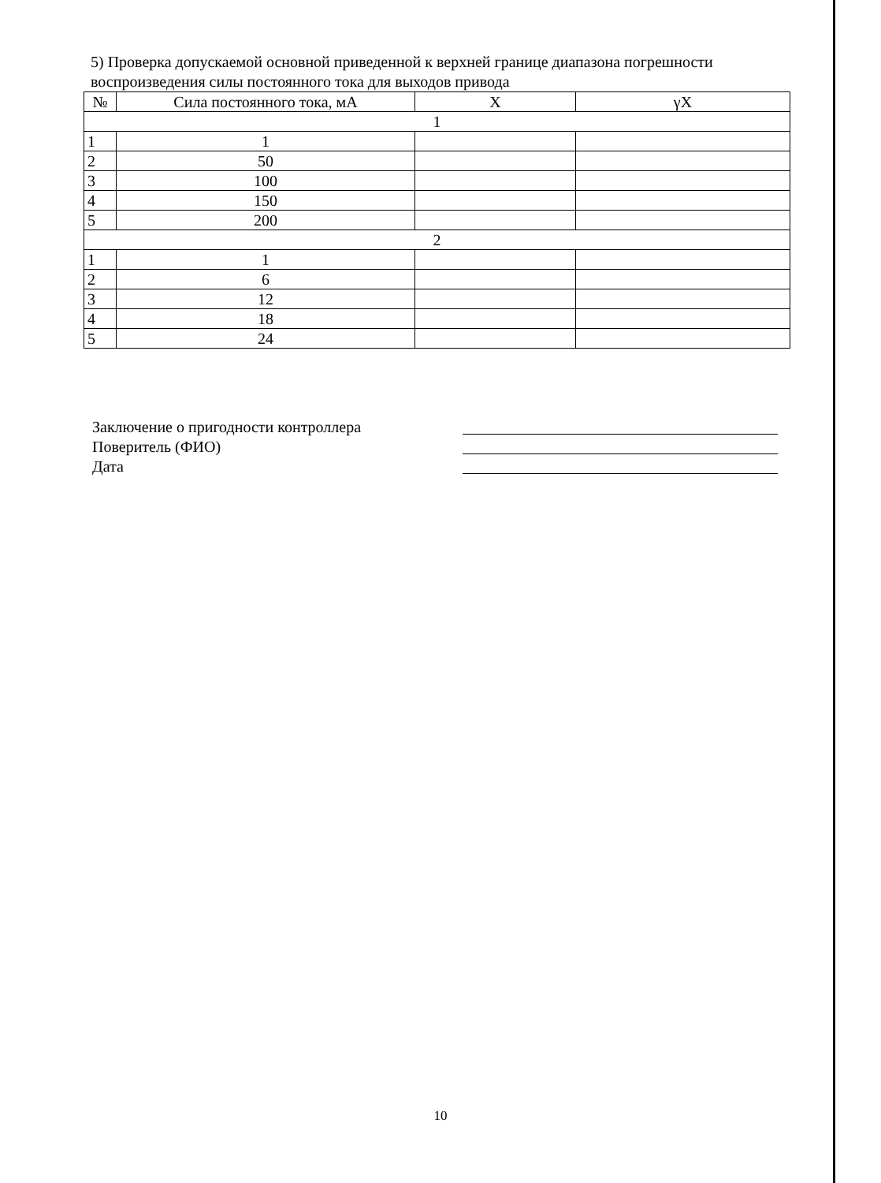5) Проверка допускаемой основной приведенной к верхней границе диапазона погрешности воспроизведения силы постоянного тока для выходов привода
| № | Сила постоянного тока, мА | X | γX |
| --- | --- | --- | --- |
| 1 | | | |
| 1 | 1 | | |
| 2 | 50 | | |
| 3 | 100 | | |
| 4 | 150 | | |
| 5 | 200 | | |
| 2 | | | |
| 1 | 1 | | |
| 2 | 6 | | |
| 3 | 12 | | |
| 4 | 18 | | |
| 5 | 24 | | |
Заключение о пригодности контроллера
Поверитель (ФИО)
Дата
10